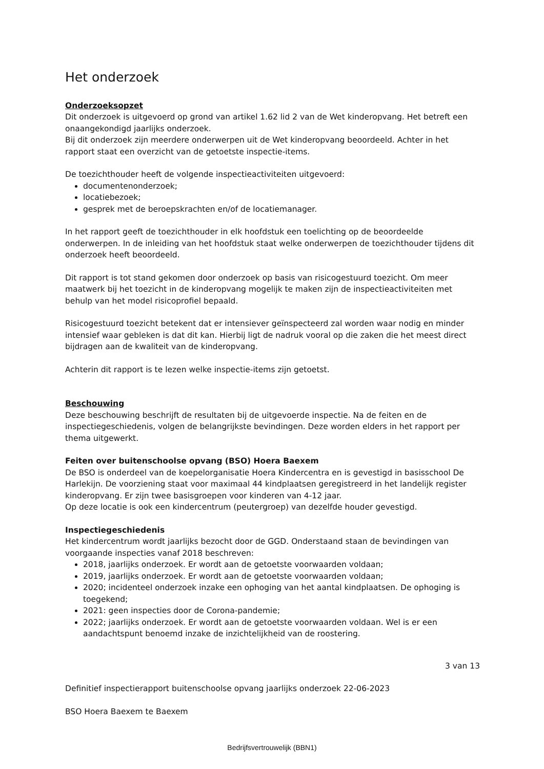Het onderzoek
Onderzoeksopzet
Dit onderzoek is uitgevoerd op grond van artikel 1.62 lid 2 van de Wet kinderopvang. Het betreft een onaangekondigd jaarlijks onderzoek.
Bij dit onderzoek zijn meerdere onderwerpen uit de Wet kinderopvang beoordeeld. Achter in het rapport staat een overzicht van de getoetste inspectie-items.
De toezichthouder heeft de volgende inspectieactiviteiten uitgevoerd:
documentenonderzoek;
locatiebezoek;
gesprek met de beroepskrachten en/of de locatiemanager.
In het rapport geeft de toezichthouder in elk hoofdstuk een toelichting op de beoordeelde onderwerpen. In de inleiding van het hoofdstuk staat welke onderwerpen de toezichthouder tijdens dit onderzoek heeft beoordeeld.
Dit rapport is tot stand gekomen door onderzoek op basis van risicogestuurd toezicht. Om meer maatwerk bij het toezicht in de kinderopvang mogelijk te maken zijn de inspectieactiviteiten met behulp van het model risicoprofiel bepaald.
Risicogestuurd toezicht betekent dat er intensiever geïnspecteerd zal worden waar nodig en minder intensief waar gebleken is dat dit kan. Hierbij ligt de nadruk vooral op die zaken die het meest direct bijdragen aan de kwaliteit van de kinderopvang.
Achterin dit rapport is te lezen welke inspectie-items zijn getoetst.
Beschouwing
Deze beschouwing beschrijft de resultaten bij de uitgevoerde inspectie. Na de feiten en de inspectiegeschiedenis, volgen de belangrijkste bevindingen. Deze worden elders in het rapport per thema uitgewerkt.
Feiten over buitenschoolse opvang (BSO) Hoera Baexem
De BSO is onderdeel van de koepelorganisatie Hoera Kindercentra en is gevestigd in basisschool De Harlekijn. De voorziening staat voor maximaal 44 kindplaatsen geregistreerd in het landelijk register kinderopvang. Er zijn twee basisgroepen voor kinderen van 4-12 jaar.
Op deze locatie is ook een kindercentrum (peutergroep) van dezelfde houder gevestigd.
Inspectiegeschiedenis
Het kindercentrum wordt jaarlijks bezocht door de GGD. Onderstaand staan de bevindingen van voorgaande inspecties vanaf 2018 beschreven:
2018, jaarlijks onderzoek. Er wordt aan de getoetste voorwaarden voldaan;
2019, jaarlijks onderzoek. Er wordt aan de getoetste voorwaarden voldaan;
2020; incidenteel onderzoek inzake een ophoging van het aantal kindplaatsen. De ophoging is toegekend;
2021: geen inspecties door de Corona-pandemie;
2022; jaarlijks onderzoek. Er wordt aan de getoetste voorwaarden voldaan. Wel is er een aandachtspunt benoemd inzake de inzichtelijkheid van de roostering.
3 van 13
Definitief inspectierapport buitenschoolse opvang jaarlijks onderzoek 22-06-2023
BSO Hoera Baexem te Baexem
Bedrijfsvertrouwelijk (BBN1)